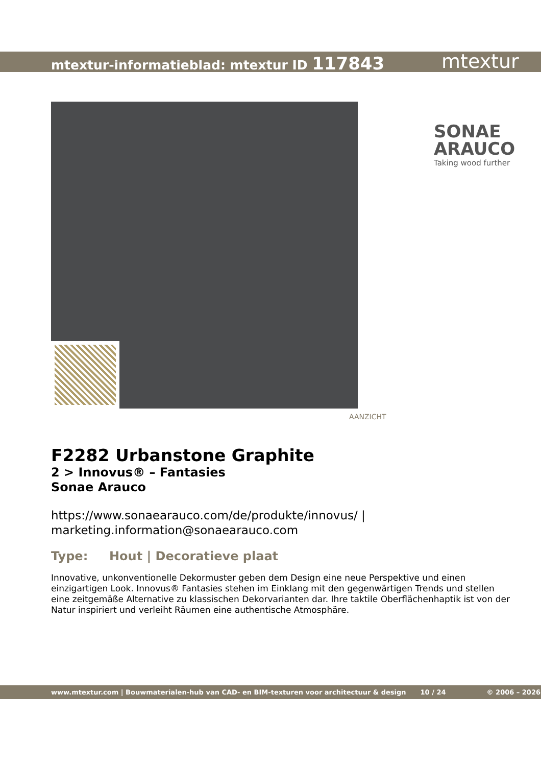mtextur-informatieblad: mtextur ID 117843 mtextur
SONAE
ARAUCO
Taking wood further
AANZICHT
F2282 Urbanstone Graphite
2 > Innovus® – Fantasies
Sonae Arauco
https://www.sonaearauco.com/de/produkte/innovus/ |
marketing.information@sonaearauco.com
Type: Hout | Decoratieve plaat
Innovative, unkonventionelle Dekormuster geben dem Design eine neue Perspektive und einen einzigartigen Look. Innovus® Fantasies stehen im Einklang mit den gegenwärtigen Trends und stellen eine zeitgemäße Alternative zu klassischen Dekorvarianten dar. Ihre taktile Oberflächenhaptik ist von der Natur inspiriert und verleiht Räumen eine authentische Atmosphäre.
www.mtextur.com | Bouwmaterialen-hub van CAD- en BIM-texturen voor architectuur & design 10 / 24 © 2006 – 2026